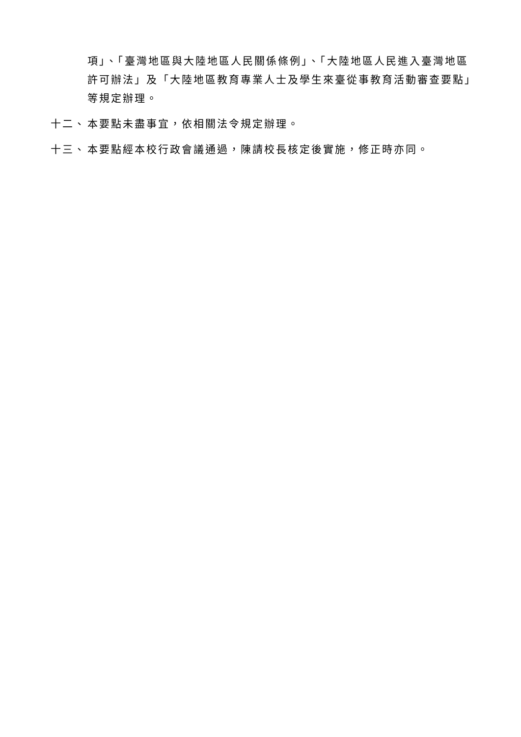項」、「臺灣地區與大陸地區人民關係條例」、「大陸地區人民進入臺灣地區許可辦法」及「大陸地區教育專業人士及學生來臺從事教育活動審查要點」等規定辦理。
十二、 本要點未盡事宜，依相關法令規定辦理。
十三、 本要點經本校行政會議通過，陳請校長核定後實施，修正時亦同。